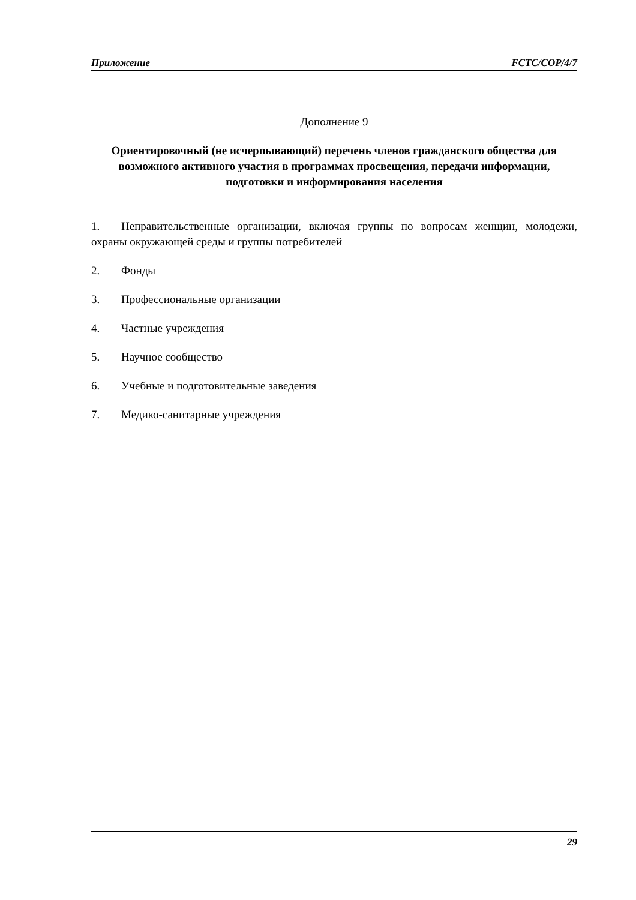Приложение FCTC/COP/4/7
Дополнение 9
Ориентировочный (не исчерпывающий) перечень членов гражданского общества для возможного активного участия в программах просвещения, передачи информации, подготовки и информирования населения
1. Неправительственные организации, включая группы по вопросам женщин, молодежи, охраны окружающей среды и группы потребителей
2. Фонды
3. Профессиональные организации
4. Частные учреждения
5. Научное сообщество
6. Учебные и подготовительные заведения
7. Медико-санитарные учреждения
29